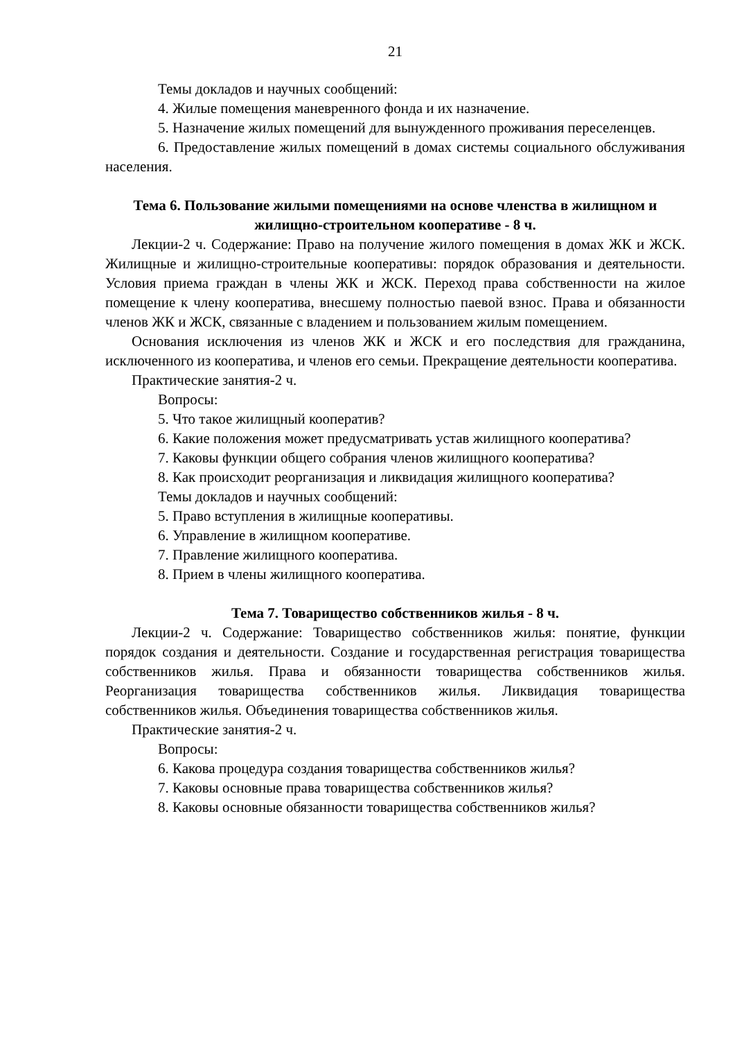21
Темы докладов и научных сообщений:
4. Жилые помещения маневренного фонда и их назначение.
5. Назначение жилых помещений для вынужденного проживания переселенцев.
6. Предоставление жилых помещений в домах системы социального обслуживания населения.
Тема 6. Пользование жилыми помещениями на основе членства в жилищном и жилищно-строительном кооперативе - 8 ч.
Лекции-2 ч. Содержание: Право на получение жилого помещения в домах ЖК и ЖСК. Жилищные и жилищно-строительные кооперативы: порядок образования и деятельности. Условия приема граждан в члены ЖК и ЖСК. Переход права собственности на жилое помещение к члену кооператива, внесшему полностью паевой взнос. Права и обязанности членов ЖК и ЖСК, связанные с владением и пользованием жилым помещением.
Основания исключения из членов ЖК и ЖСК и его последствия для гражданина, исключенного из кооператива, и членов его семьи. Прекращение деятельности кооператива.
Практические занятия-2 ч.
Вопросы:
5. Что такое жилищный кооператив?
6. Какие положения может предусматривать устав жилищного кооператива?
7. Каковы функции общего собрания членов жилищного кооператива?
8. Как происходит реорганизация и ликвидация жилищного кооператива?
Темы докладов и научных сообщений:
5. Право вступления в жилищные кооперативы.
6. Управление в жилищном кооперативе.
7. Правление жилищного кооператива.
8. Прием в члены жилищного кооператива.
Тема 7. Товарищество собственников жилья - 8 ч.
Лекции-2 ч. Содержание: Товарищество собственников жилья: понятие, функции порядок создания и деятельности. Создание и государственная регистрация товарищества собственников жилья. Права и обязанности товарищества собственников жилья. Реорганизация товарищества собственников жилья. Ликвидация товарищества собственников жилья. Объединения товарищества собственников жилья.
Практические занятия-2 ч.
Вопросы:
6. Какова процедура создания товарищества собственников жилья?
7. Каковы основные права товарищества собственников жилья?
8. Каковы основные обязанности товарищества собственников жилья?